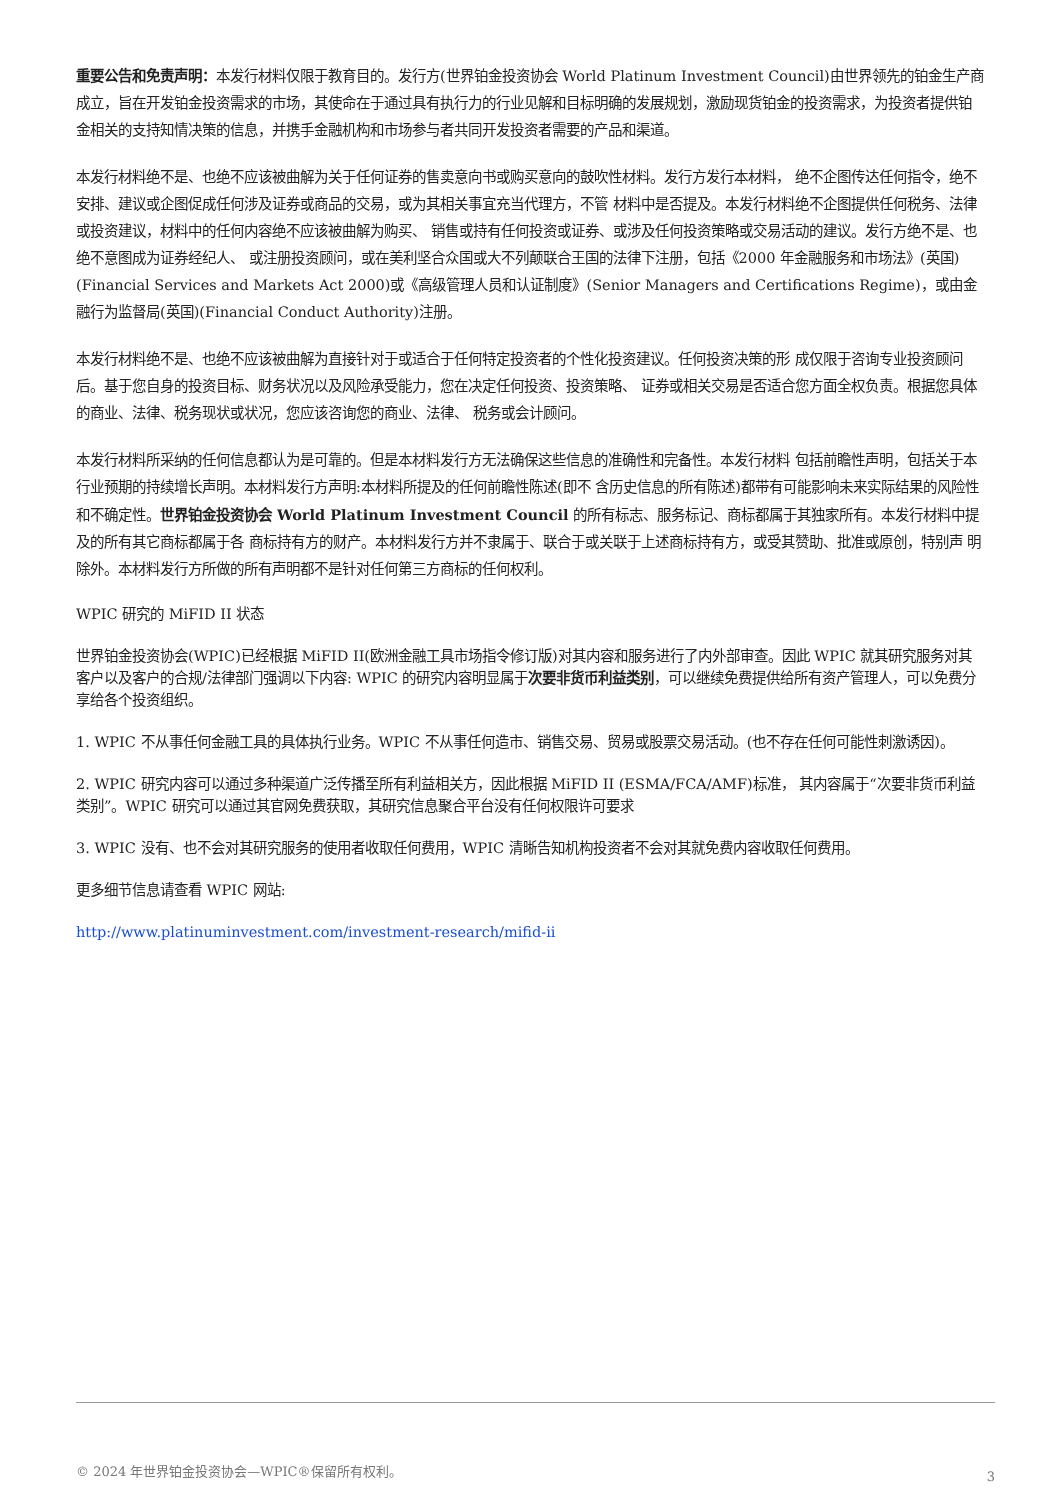重要公告和免责声明：本发行材料仅限于教育目的。发行方(世界铂金投资协会 World Platinum Investment Council)由世界领先的铂金生产商成立，旨在开发铂金投资需求的市场，其使命在于通过具有执行力的行业见解和目标明确的发展规划，激励现货铂金的投资需求，为投资者提供铂金相关的支持知情决策的信息，并携手金融机构和市场参与者共同开发投资者需要的产品和渠道。
本发行材料绝不是、也绝不应该被曲解为关于任何证券的售卖意向书或购买意向的鼓吹性材料。发行方发行本材料， 绝不企图传达任何指令，绝不安排、建议或企图促成任何涉及证券或商品的交易，或为其相关事宜充当代理方，不管 材料中是否提及。本发行材料绝不企图提供任何税务、法律或投资建议，材料中的任何内容绝不应该被曲解为购买、 销售或持有任何投资或证券、或涉及任何投资策略或交易活动的建议。发行方绝不是、也绝不意图成为证券经纪人、 或注册投资顾问，或在美利坚合众国或大不列颠联合王国的法律下注册，包括《2000 年金融服务和市场法》(英国) (Financial Services and Markets Act 2000)或《高级管理人员和认证制度》(Senior Managers and Certifications Regime)，或由金融行为监督局(英国)(Financial Conduct Authority)注册。
本发行材料绝不是、也绝不应该被曲解为直接针对于或适合于任何特定投资者的个性化投资建议。任何投资决策的形 成仅限于咨询专业投资顾问后。基于您自身的投资目标、财务状况以及风险承受能力，您在决定任何投资、投资策略、 证券或相关交易是否适合您方面全权负责。根据您具体的商业、法律、税务现状或状况，您应该咨询您的商业、法律、 税务或会计顾问。
本发行材料所采纳的任何信息都认为是可靠的。但是本材料发行方无法确保这些信息的准确性和完备性。本发行材料 包括前瞻性声明，包括关于本行业预期的持续增长声明。本材料发行方声明:本材料所提及的任何前瞻性陈述(即不 含历史信息的所有陈述)都带有可能影响未来实际结果的风险性和不确定性。世界铂金投资协会 World Platinum Investment Council 的所有标志、服务标记、商标都属于其独家所有。本发行材料中提及的所有其它商标都属于各 商标持有方的财产。本材料发行方并不隶属于、联合于或关联于上述商标持有方，或受其赞助、批准或原创，特别声 明除外。本材料发行方所做的所有声明都不是针对任何第三方商标的任何权利。
WPIC 研究的 MiFID II 状态
世界铂金投资协会(WPIC)已经根据 MiFID II(欧洲金融工具市场指令修订版)对其内容和服务进行了内外部审查。因此 WPIC 就其研究服务对其客户以及客户的合规/法律部门强调以下内容: WPIC 的研究内容明显属于次要非货币利益类别，可以继续免费提供给所有资产管理人，可以免费分享给各个投资组织。
1. WPIC 不从事任何金融工具的具体执行业务。WPIC 不从事任何造市、销售交易、贸易或股票交易活动。(也不存在任何可能性刺激诱因)。
2. WPIC 研究内容可以通过多种渠道广泛传播至所有利益相关方，因此根据 MiFID II (ESMA/FCA/AMF)标准， 其内容属于“次要非货币利益类别”。WPIC 研究可以通过其官网免费获取，其研究信息聚合平台没有任何权限许可要求
3. WPIC 没有、也不会对其研究服务的使用者收取任何费用，WPIC 清晰告知机构投资者不会对其就免费内容收取任何费用。
更多细节信息请查看 WPIC 网站:
http://www.platinuminvestment.com/investment-research/mifid-ii
© 2024 年世界铂金投资协会—WPIC®保留所有权利。 3